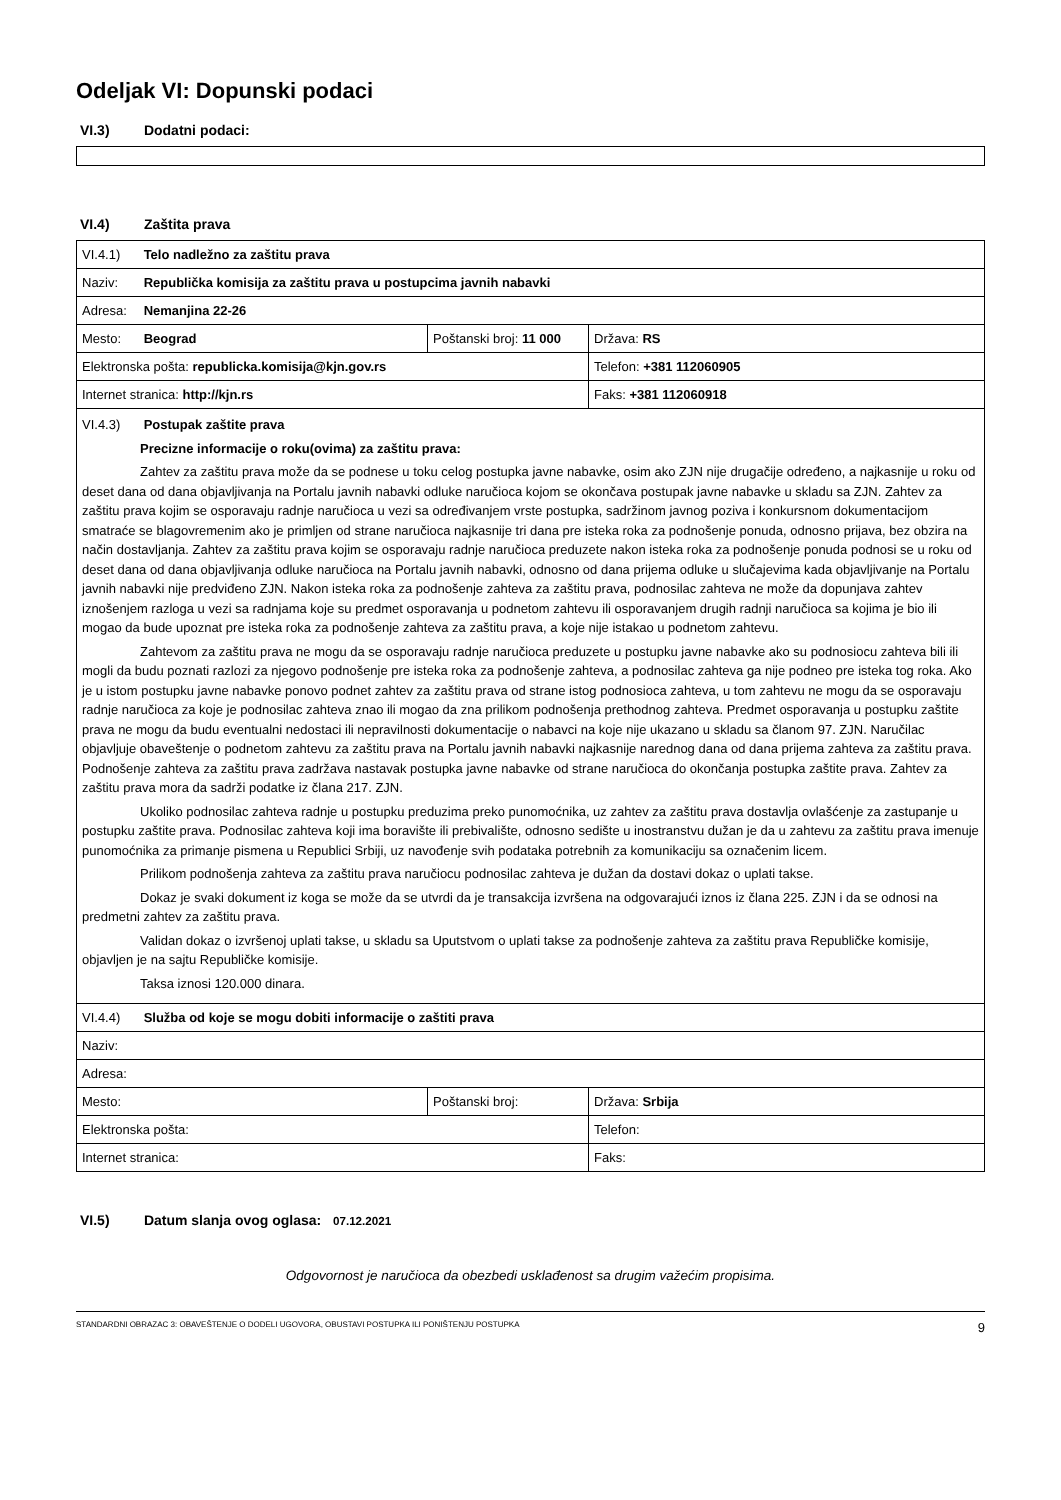Odeljak VI: Dopunski podaci
VI.3) Dodatni podaci:
VI.4) Zaštita prava
| VI.4.1) Telo nadležno za zaštitu prava | | |
| Naziv: Republička komisija za zaštitu prava u postupcima javnih nabavki | | |
| Adresa: Nemanjina 22-26 | | |
| Mesto: Beograd | Poštanski broj: 11 000 | Država: RS |
| Elektronska pošta: republicka.komisija@kjn.gov.rs | | Telefon: +381 112060905 |
| Internet stranica: http://kjn.rs | | Faks: +381 112060918 |
| VI.4.3) Postupak zaštite prava Precizne informacije o roku(ovima) za zaštitu prava: Zahtev za zaštitu prava može da se podnese u toku celog postupka javne nabavke, osim ako ZJN nije drugačije određeno, a najkasnije u roku od deset dana od dana objavljivanja na Portalu javnih nabavki odluke naručioca kojom se okončava postupak javne nabavke u skladu sa ZJN. Zahtev za zaštitu prava kojim se osporavaju radnje naručioca u vezi sa određivanjem vrste postupka, sadržinom javnog poziva i konkursnom dokumentacijom smatraće se blagovremenim ako je primljen od strane naručioca najkasnije tri dana pre isteka roka za podnošenje ponuda, odnosno prijava, bez obzira na način dostavljanja. Zahtev za zaštitu prava kojim se osporavaju radnje naručioca preduzete nakon isteka roka za podnošenje ponuda podnosi se u roku od deset dana od dana objavljivanja odluke naručioca na Portalu javnih nabavki, odnosno od dana prijema odluke u slučajevima kada objavljivanje na Portalu javnih nabavki nije predviđeno ZJN. Nakon isteka roka za podnošenje zahteva za zaštitu prava, podnosilac zahteva ne može da dopunjava zahtev iznošenjem razloga u vezi sa radnjama koje su predmet osporavanja u podnetom zahtevu ili osporavanjem drugih radnji naručioca sa kojima je bio ili mogao da bude upoznat pre isteka roka za podnošenje zahteva za zaštitu prava, a koje nije istakao u podnetom zahtevu. Zahtevom za zaštitu prava ne mogu da se osporavaju radnje naručioca preduzete u postupku javne nabavke ako su podnosiocu zahteva bili ili mogli da budu poznati razlozi za njegovo podnošenje pre isteka roka za podnošenje zahteva, a podnosilac zahteva ga nije podneo pre isteka tog roka. Ako je u istom postupku javne nabavke ponovo podnet zahtev za zaštitu prava od strane istog podnosioca zahteva, u tom zahtevu ne mogu da se osporavaju radnje naručioca za koje je podnosilac zahteva znao ili mogao da zna prilikom podnošenja prethodnog zahteva. Predmet osporavanja u postupku zaštite prava ne mogu da budu eventualni nedostaci ili nepravilnosti dokumentacije o nabavci na koje nije ukazano u skladu sa članom 97. ZJN. Naručilac objavljuje obaveštenje o podnetom zahtevu za zaštitu prava na Portalu javnih nabavki najkasnije narednog dana od dana prijema zahteva za zaštitu prava. Podnošenje zahteva za zaštitu prava zadržava nastavak postupka javne nabavke od strane naručioca do okončanja postupka zaštite prava. Zahtev za zaštitu prava mora da sadrži podatke iz člana 217. ZJN. Ukoliko podnosilac zahteva radnje u postupku preduzima preko punomoćnika, uz zahtev za zaštitu prava dostavlja ovlašćenje za zastupanje u postupku zaštite prava. Podnosilac zahteva koji ima boravište ili prebivalište, odnosno sedište u inostranstvu dužan je da u zahtevu za zaštitu prava imenuje punomoćnika za primanje pismena u Republici Srbiji, uz navođenje svih podataka potrebnih za komunikaciju sa označenim licem. Prilikom podnošenja zahteva za zaštitu prava naručiocu podnosilac zahteva je dužan da dostavi dokaz o uplati takse. Dokaz je svaki dokument iz koga se može da se utvrdi da je transakcija izvršena na odgovarajući iznos iz člana 225. ZJN i da se odnosi na predmetni zahtev za zaštitu prava. Validan dokaz o izvršenoj uplati takse, u skladu sa Uputstvom o uplati takse za podnošenje zahteva za zaštitu prava Republičke komisije, objavljen je na sajtu Republičke komisije. Taksa iznosi 120.000 dinara. | | |
| VI.4.4) Služba od koje se mogu dobiti informacije o zaštiti prava | | |
| Naziv: | | |
| Adresa: | | |
| Mesto: | Poštanski broj: | Država: Srbija |
| Elektronska pošta: | | Telefon: |
| Internet stranica: | | Faks: |
VI.5) Datum slanja ovog oglasa: 07.12.2021
Odgovornost je naručioca da obezbedi usklađenost sa drugim važećim propisima.
STANDARDNI OBRAZAC 3: OBAVEŠTENJE O DODELI UGOVORA, OBUSTAVI POSTUPKA ILI PONIŠTENJU POSTUPKA 9